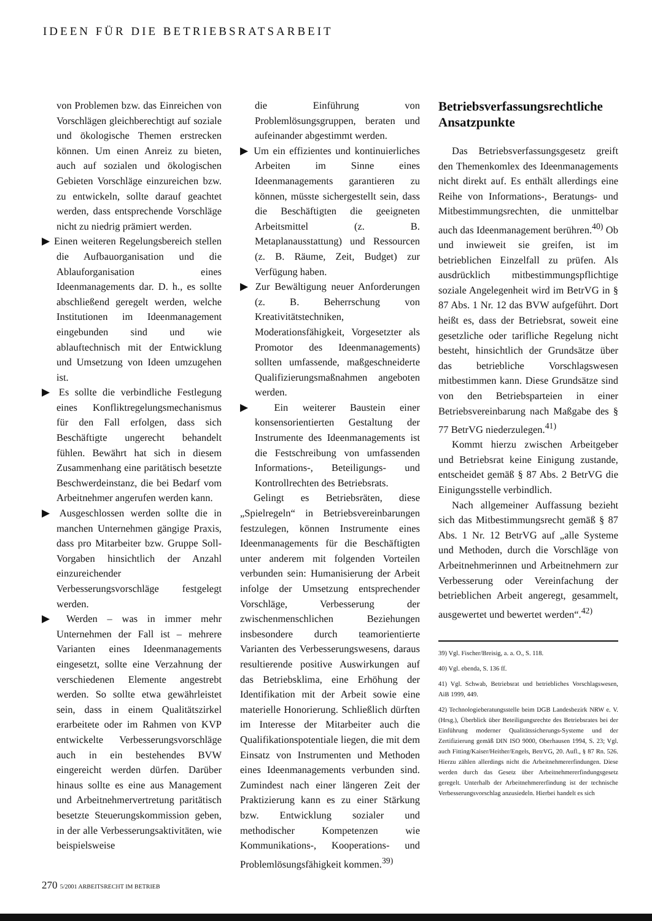IDEEN FÜR DIE BETRIEBSRATSARBEIT
von Problemen bzw. das Einreichen von Vorschlägen gleichberechtigt auf soziale und ökologische Themen erstrecken können. Um einen Anreiz zu bieten, auch auf sozialen und ökologischen Gebieten Vorschläge einzureichen bzw. zu entwickeln, sollte darauf geachtet werden, dass entsprechende Vorschläge nicht zu niedrig prämiert werden.
▶ Einen weiteren Regelungsbereich stellen die Aufbauorganisation und die Ablauforganisation eines Ideenmanagements dar. D. h., es sollte abschließend geregelt werden, welche Institutionen im Ideenmanagement eingebunden sind und wie ablauftechnisch mit der Entwicklung und Umsetzung von Ideen umzugehen ist.
▶ Es sollte die verbindliche Festlegung eines Konfliktregelungsmechanismus für den Fall erfolgen, dass sich Beschäftigte ungerecht behandelt fühlen. Bewährt hat sich in diesem Zusammenhang eine paritätisch besetzte Beschwerdeinstanz, die bei Bedarf vom Arbeitnehmer angerufen werden kann.
▶ Ausgeschlossen werden sollte die in manchen Unternehmen gängige Praxis, dass pro Mitarbeiter bzw. Gruppe Soll-Vorgaben hinsichtlich der Anzahl einzureichender Verbesserungsvorschläge festgelegt werden.
▶ Werden – was in immer mehr Unternehmen der Fall ist – mehrere Varianten eines Ideenmanagements eingesetzt, sollte eine Verzahnung der verschiedenen Elemente angestrebt werden. So sollte etwa gewährleistet sein, dass in einem Qualitätszirkel erarbeitete oder im Rahmen von KVP entwickelte Verbesserungsvorschläge auch in ein bestehendes BVW eingereicht werden dürfen. Darüber hinaus sollte es eine aus Management und Arbeitnehmervertretung paritätisch besetzte Steuerungskommission geben, in der alle Verbesserungsaktivitäten, wie beispielsweise
die Einführung von Problemlösungsgruppen, beraten und aufeinander abgestimmt werden.
▶ Um ein effizientes und kontinuierliches Arbeiten im Sinne eines Ideenmanagements garantieren zu können, müsste sichergestellt sein, dass die Beschäftigten die geeigneten Arbeitsmittel (z. B. Metaplanausstattung) und Ressourcen (z. B. Räume, Zeit, Budget) zur Verfügung haben.
▶ Zur Bewältigung neuer Anforderungen (z. B. Beherrschung von Kreativitätstechniken, Moderationsfähigkeit, Vorgesetzter als Promotor des Ideenmanagements) sollten umfassende, maßgeschneiderte Qualifizierungsmaßnahmen angeboten werden.
▶ Ein weiterer Baustein einer konsensorientierten Gestaltung der Instrumente des Ideenmanagements ist die Festschreibung von umfassenden Informations-, Beteiligungs- und Kontrollrechten des Betriebsrats.
Gelingt es Betriebsräten, diese „Spielregeln“ in Betriebsvereinbarungen festzulegen, können Instrumente eines Ideenmanagements für die Beschäftigten unter anderem mit folgenden Vorteilen verbunden sein: Humanisierung der Arbeit infolge der Umsetzung entsprechender Vorschläge, Verbesserung der zwischenmenschlichen Beziehungen insbesondere durch teamorientierte Varianten des Verbesserungswesens, daraus resultierende positive Auswirkungen auf das Betriebsklima, eine Erhöhung der Identifikation mit der Arbeit sowie eine materielle Honorierung. Schließlich dürften im Interesse der Mitarbeiter auch die Qualifikationspotentiale liegen, die mit dem Einsatz von Instrumenten und Methoden eines Ideenmanagements verbunden sind. Zumindest nach einer längeren Zeit der Praktizierung kann es zu einer Stärkung bzw. Entwicklung sozialer und methodischer Kompetenzen wie Kommunikations-, Kooperations- und Problemlösungsfähigkeit kommen.<sup>39)</sup>
Betriebsverfassungsrechtliche Ansatzpunkte
Das Betriebsverfassungsgesetz greift den Themenkomlex des Ideenmanagements nicht direkt auf. Es enthält allerdings eine Reihe von Informations-, Beratungs- und Mitbestimmungsrechten, die unmittelbar auch das Ideenmanagement berühren.<sup>40)</sup> Ob und inwieweit sie greifen, ist im betrieblichen Einzelfall zu prüfen. Als ausdrücklich mitbestimmungspflichtige soziale Angelegenheit wird im BetrVG in § 87 Abs. 1 Nr. 12 das BVW aufgeführt. Dort heißt es, dass der Betriebsrat, soweit eine gesetzliche oder tarifliche Regelung nicht besteht, hinsichtlich der Grundsätze über das betriebliche Vorschlagswesen mitbestimmen kann. Diese Grundsätze sind von den Betriebsparteien in einer Betriebsvereinbarung nach Maßgabe des § 77 BetrVG niederzulegen.<sup>41)</sup>
Kommt hierzu zwischen Arbeitgeber und Betriebsrat keine Einigung zustande, entscheidet gemäß § 87 Abs. 2 BetrVG die Einigungsstelle verbindlich.
Nach allgemeiner Auffassung bezieht sich das Mitbestimmungsrecht gemäß § 87 Abs. 1 Nr. 12 BetrVG auf „alle Systeme und Methoden, durch die Vorschläge von Arbeitnehmerinnen und Arbeitnehmern zur Verbesserung oder Vereinfachung der betrieblichen Arbeit angeregt, gesammelt, ausgewertet und bewertet werden“.<sup>42)</sup>
39) Vgl. Fischer/Breisig, a. a. O., S. 118.
40) Vgl. ebenda, S. 136 ff.
41) Vgl. Schwab, Betriebsrat und betriebliches Vorschlagswesen, AiB 1999, 449.
42) Technologieberatungsstelle beim DGB Landesbezirk NRW e. V. (Hrsg.), Überblick über Beteiligungsrechte des Betriebsrates bei der Einführung moderner Qualitätssicherungs-Systeme und der Zertifizierung gemäß DIN ISO 9000, Oberhausen 1994, S. 23; Vgl. auch Fitting/Kaiser/Heither/Engels, BetrVG, 20. Aufl., § 87 Rn. 526. Hierzu zählen allerdings nicht die Arbeitnehmererfindungen. Diese werden durch das Gesetz über Arbeitnehmererfindungsgesetz geregelt. Unterhalb der Arbeitnehmererfindung ist der technische Verbesserungsvorschlag anzusiedeln. Hierbei handelt es sich
270 5/2001 ARBEITSRECHT IM BETRIEB